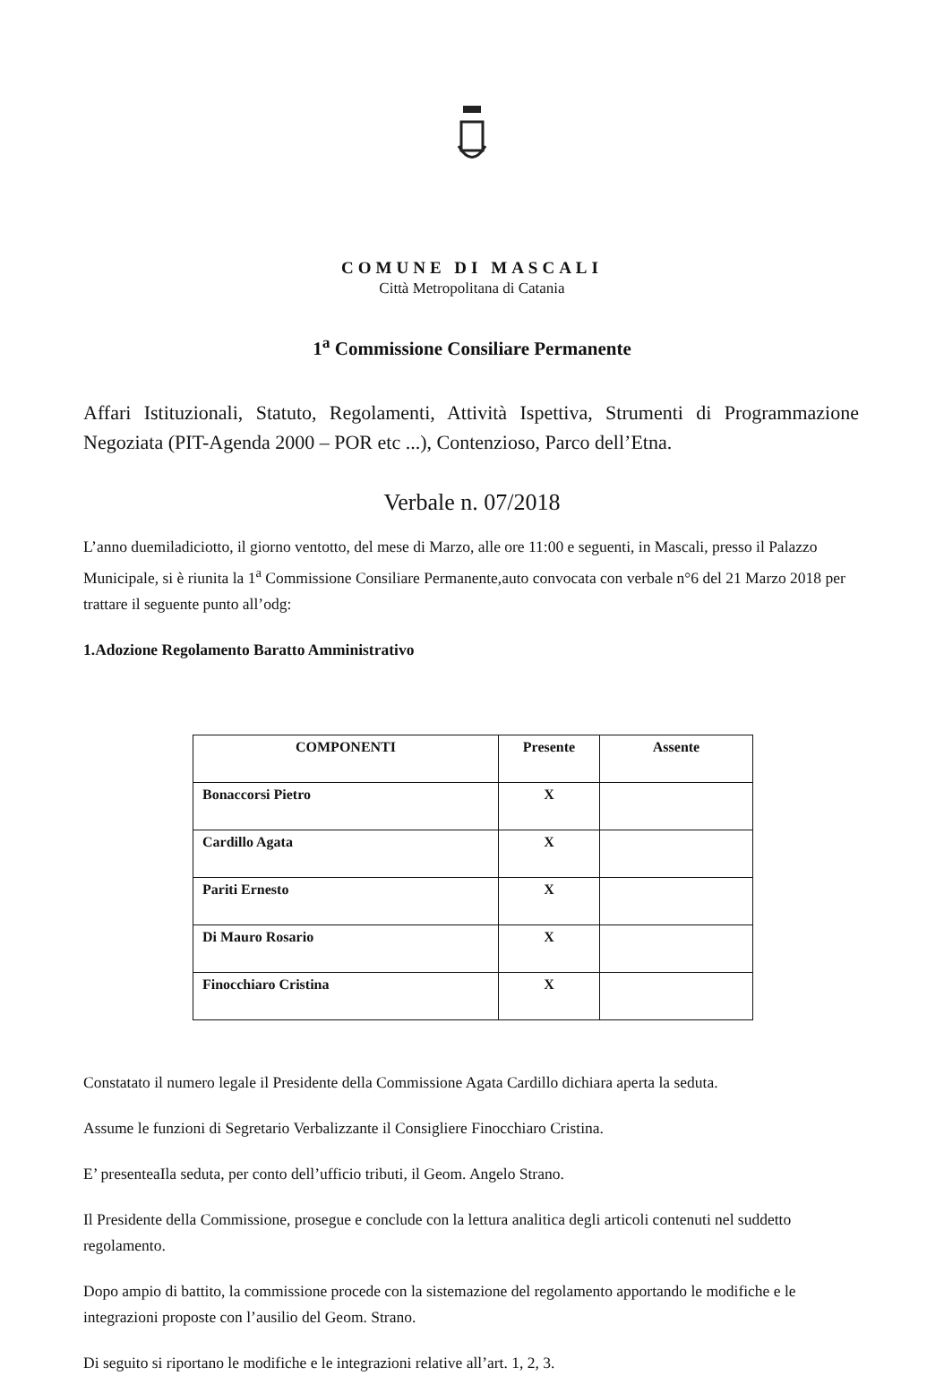COMUNE DI MASCALI
Città Metropolitana di Catania
1<sup>a</sup> Commissione Consiliare Permanente
Affari Istituzionali, Statuto, Regolamenti, Attività Ispettiva, Strumenti di Programmazione Negoziata (PIT-Agenda 2000 – POR etc ...), Contenzioso, Parco dell’Etna.
Verbale n. 07/2018
L’anno duemiladiciotto, il giorno ventotto, del mese di Marzo, alle ore 11:00 e seguenti, in Mascali, presso il Palazzo Municipale, si è riunita la 1<sup>a</sup> Commissione Consiliare Permanente,auto convocata con verbale n°6 del 21 Marzo 2018 per trattare il seguente punto all’odg:
1.Adozione Regolamento Baratto Amministrativo
| COMPONENTI | Presente | Assente |
| --- | --- | --- |
| Bonaccorsi Pietro | X | |
| Cardillo Agata | X | |
| Pariti Ernesto | X | |
| Di Mauro Rosario | X | |
| Finocchiaro Cristina | X | |
Constatato il numero legale il Presidente della Commissione Agata Cardillo dichiara aperta la seduta.
Assume le funzioni di Segretario Verbalizzante il Consigliere Finocchiaro Cristina.
E’ presenteaIla seduta, per conto dell’ufficio tributi, il Geom. Angelo Strano.
Il Presidente della Commissione, prosegue e conclude con la lettura analitica degli articoli contenuti nel suddetto regolamento.
Dopo ampio di battito, la commissione procede con la sistemazione del regolamento apportando le modifiche e le integrazioni proposte con l’ausilio del Geom. Strano.
Di seguito si riportano le modifiche e le integrazioni relative all’art. 1, 2, 3.